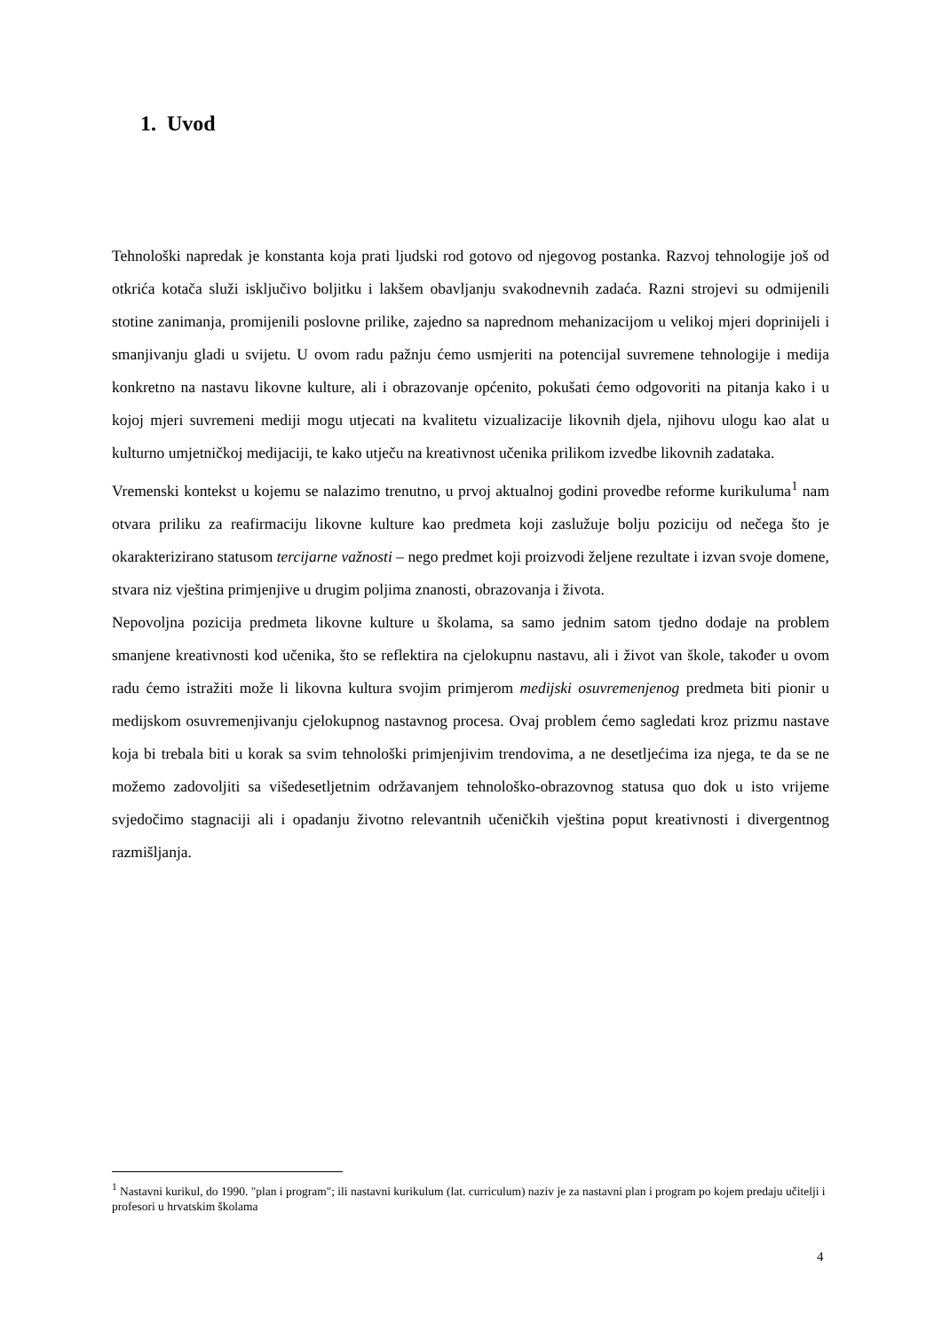1. Uvod
Tehnološki napredak je konstanta koja prati ljudski rod gotovo od njegovog postanka. Razvoj tehnologije još od otkrića kotača služi isključivo boljitku i lakšem obavljanju svakodnevnih zadaća. Razni strojevi su odmijenili stotine zanimanja, promijenili poslovne prilike, zajedno sa naprednom mehanizacijom u velikoj mjeri doprinijeli i smanjivanju gladi u svijetu. U ovom radu pažnju ćemo usmjeriti na potencijal suvremene tehnologije i medija konkretno na nastavu likovne kulture, ali i obrazovanje općenito, pokušati ćemo odgovoriti na pitanja kako i u kojoj mjeri suvremeni mediji mogu utjecati na kvalitetu vizualizacije likovnih djela, njihovu ulogu kao alat u kulturno umjetničkoj medijaciji, te kako utječu na kreativnost učenika prilikom izvedbe likovnih zadataka.
Vremenski kontekst u kojemu se nalazimo trenutno, u prvoj aktualnoj godini provedbe reforme kurikuluma<sup>1</sup> nam otvara priliku za reafirmaciju likovne kulture kao predmeta koji zaslužuje bolju poziciju od nečega što je okarakterizirano statusom tercijarne važnosti – nego predmet koji proizvodi željene rezultate i izvan svoje domene, stvara niz vještina primjenjive u drugim poljima znanosti, obrazovanja i života.
Nepovoljna pozicija predmeta likovne kulture u školama, sa samo jednim satom tjedno dodaje na problem smanjene kreativnosti kod učenika, što se reflektira na cjelokupnu nastavu, ali i život van škole, također u ovom radu ćemo istražiti može li likovna kultura svojim primjerom medijski osuvremenjenog predmeta biti pionir u medijskom osuvremenjivanju cjelokupnog nastavnog procesa. Ovaj problem ćemo sagledati kroz prizmu nastave koja bi trebala biti u korak sa svim tehnološki primjenjivim trendovima, a ne desetljećima iza njega, te da se ne možemo zadovoljiti sa višedesetljetnim održavanjem tehnološko-obrazovnog statusa quo dok u isto vrijeme svjedočimo stagnaciji ali i opadanju životno relevantnih učeničkih vještina poput kreativnosti i divergentnog razmišljanja.
<sup>1</sup> Nastavni kurikul, do 1990. "plan i program"; ili nastavni kurikulum (lat. curriculum) naziv je za nastavni plan i program po kojem predaju učitelji i profesori u hrvatskim školama
4